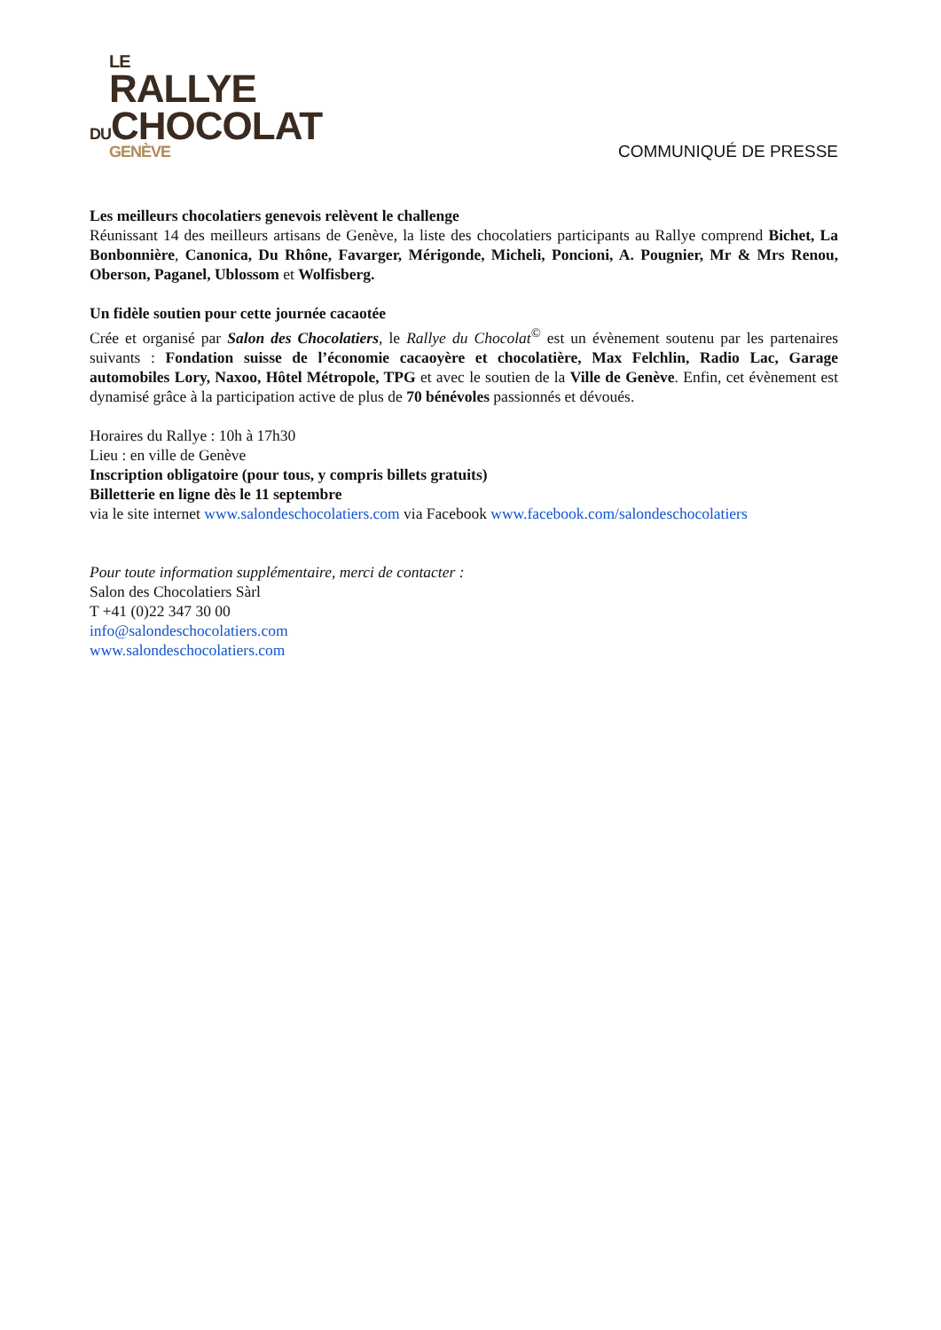LE
RALLYE
DUCHOCOLAT
GENÈVE
COMMUNIQUÉ DE PRESSE
Les meilleurs chocolatiers genevois relèvent le challenge
Réunissant 14 des meilleurs artisans de Genève, la liste des chocolatiers participants au Rallye comprend Bichet, La Bonbonnière, Canonica, Du Rhône, Favarger, Mérigonde, Micheli, Poncioni, A. Pougnier, Mr & Mrs Renou, Oberson, Paganel, Ublossom et Wolfisberg.
Un fidèle soutien pour cette journée cacaotée
Crée et organisé par Salon des Chocolatiers, le Rallye du Chocolat<sup>©</sup> est un évènement soutenu par les partenaires suivants : Fondation suisse de l’économie cacaoyère et chocolatière, Max Felchlin, Radio Lac, Garage automobiles Lory, Naxoo, Hôtel Métropole, TPG et avec le soutien de la Ville de Genève. Enfin, cet évènement est dynamisé grâce à la participation active de plus de 70 bénévoles passionnés et dévoués.
Horaires du Rallye : 10h à 17h30
Lieu : en ville de Genève
Inscription obligatoire (pour tous, y compris billets gratuits)
Billetterie en ligne dès le 11 septembre
via le site internet www.salondeschocolatiers.com via Facebook www.facebook.com/salondeschocolatiers
Pour toute information supplémentaire, merci de contacter :
Salon des Chocolatiers Sàrl
T +41 (0)22 347 30 00
info@salondeschocolatiers.com
www.salondeschocolatiers.com